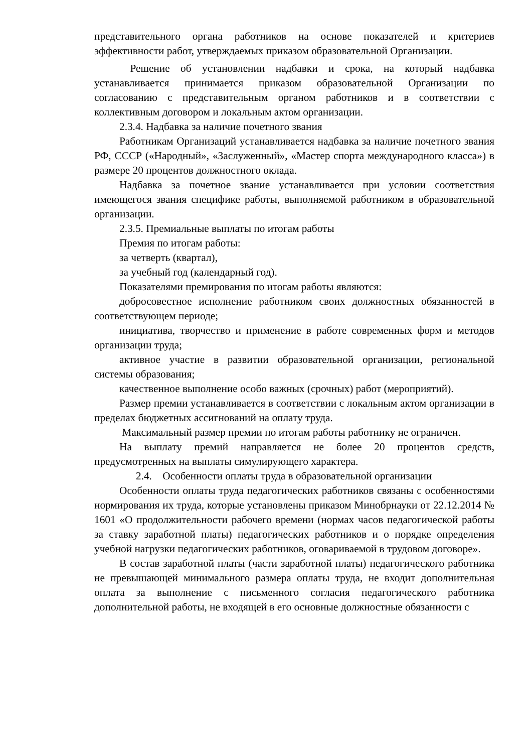представительного органа работников на основе показателей и критериев эффективности работ, утверждаемых приказом образовательной Организации.
Решение об установлении надбавки и срока, на который надбавка устанавливается принимается приказом образовательной Организации по согласованию с представительным органом работников и в соответствии с коллективным договором и локальным актом организации.
2.3.4. Надбавка за наличие почетного звания
Работникам Организаций устанавливается надбавка за наличие почетного звания РФ, СССР («Народный», «Заслуженный», «Мастер спорта международного класса») в размере 20 процентов должностного оклада.
Надбавка за почетное звание устанавливается при условии соответствия имеющегося звания специфике работы, выполняемой работником в образовательной организации.
2.3.5. Премиальные выплаты по итогам работы
Премия по итогам работы:
за четверть (квартал),
за учебный год (календарный год).
Показателями премирования по итогам работы являются:
добросовестное исполнение работником своих должностных обязанностей в соответствующем периоде;
инициатива, творчество и применение в работе современных форм и методов организации труда;
активное участие в развитии образовательной организации, региональной системы образования;
качественное выполнение особо важных (срочных) работ (мероприятий).
Размер премии устанавливается в соответствии с локальным актом организации в пределах бюджетных ассигнований на оплату труда.
Максимальный размер премии по итогам работы работнику не ограничен.
На выплату премий направляется не более 20 процентов средств, предусмотренных на выплаты симулирующего характера.
2.4. Особенности оплаты труда в образовательной организации
Особенности оплаты труда педагогических работников связаны с особенностями нормирования их труда, которые установлены приказом Минобрнауки от 22.12.2014 № 1601 «О продолжительности рабочего времени (нормах часов педагогической работы за ставку заработной платы) педагогических работников и о порядке определения учебной нагрузки педагогических работников, оговариваемой в трудовом договоре».
В состав заработной платы (части заработной платы) педагогического работника не превышающей минимального размера оплаты труда, не входит дополнительная оплата за выполнение с письменного согласия педагогического работника дополнительной работы, не входящей в его основные должностные обязанности с